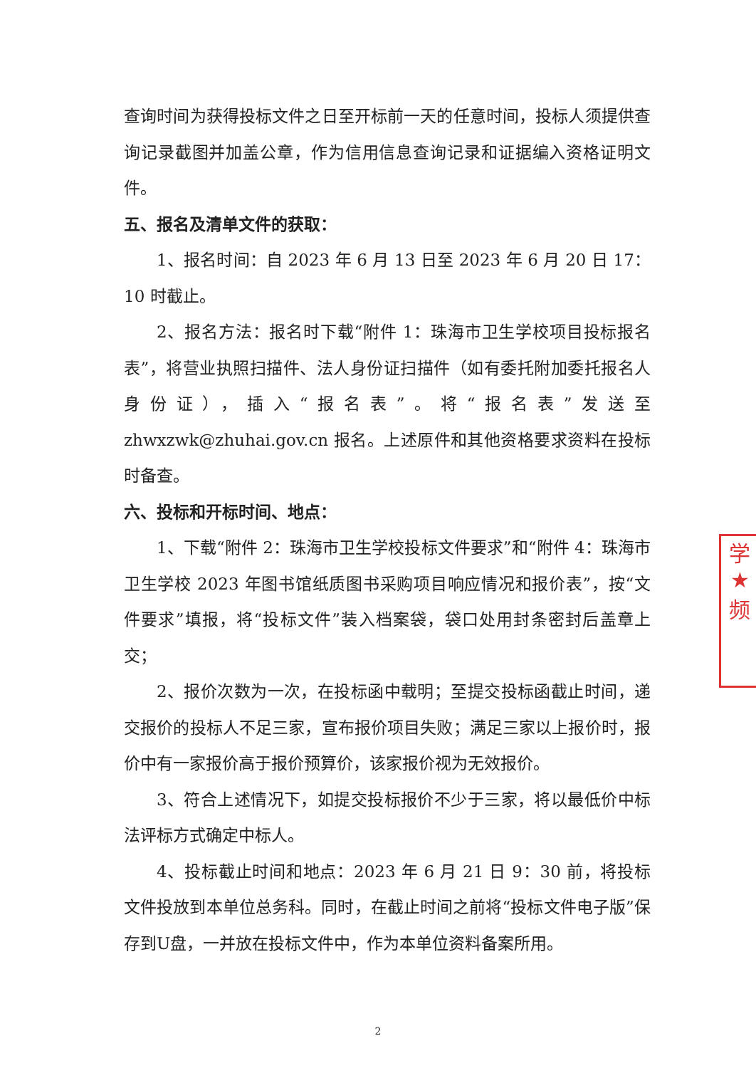查询时间为获得投标文件之日至开标前一天的任意时间，投标人须提供查询记录截图并加盖公章，作为信用信息查询记录和证据编入资格证明文件。
五、报名及清单文件的获取：
1、报名时间：自 2023 年 6 月 13 日至 2023 年 6 月 20 日 17：10 时截止。
2、报名方法：报名时下载“附件 1：珠海市卫生学校项目投标报名表”，将营业执照扫描件、法人身份证扫描件（如有委托附加委托报名人身份证），插入“报名表”。将“报名表”发送至 zhwxzwk@zhuhai.gov.cn 报名。上述原件和其他资格要求资料在投标时备查。
六、投标和开标时间、地点：
1、下载“附件 2：珠海市卫生学校投标文件要求”和“附件 4：珠海市卫生学校 2023 年图书馆纸质图书采购项目响应情况和报价表”，按“文件要求”填报，将“投标文件”装入档案袋，袋口处用封条密封后盖章上交；
2、报价次数为一次，在投标函中载明；至提交投标函截止时间，递交报价的投标人不足三家，宣布报价项目失败；满足三家以上报价时，报价中有一家报价高于报价预算价，该家报价视为无效报价。
3、符合上述情况下，如提交投标报价不少于三家，将以最低价中标法评标方式确定中标人。
4、投标截止时间和地点：2023 年 6 月 21 日 9：30 前，将投标文件投放到本单位总务科。同时，在截止时间之前将“投标文件电子版”保存到U盘，一并放在投标文件中，作为本单位资料备案所用。
学
★
频
2